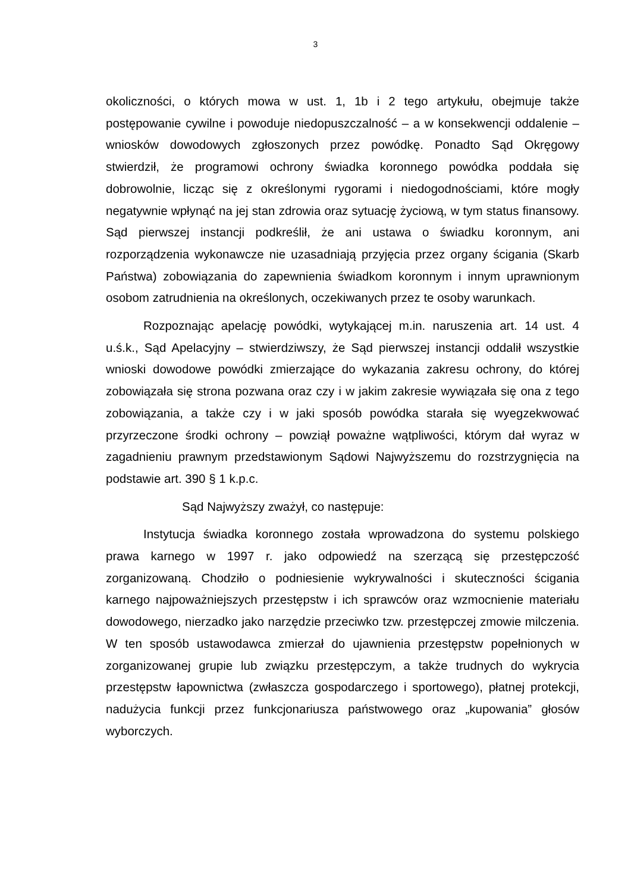3
okoliczności, o których mowa w ust. 1, 1b i 2 tego artykułu, obejmuje także postępowanie cywilne i powoduje niedopuszczalność – a w konsekwencji oddalenie – wniosków dowodowych zgłoszonych przez powódkę. Ponadto Sąd Okręgowy stwierdził, że programowi ochrony świadka koronnego powódka poddała się dobrowolnie, licząc się z określonymi rygorami i niedogodnościami, które mogły negatywnie wpłynąć na jej stan zdrowia oraz sytuację życiową, w tym status finansowy. Sąd pierwszej instancji podkreślił, że ani ustawa o świadku koronnym, ani rozporządzenia wykonawcze nie uzasadniają przyjęcia przez organy ścigania (Skarb Państwa) zobowiązania do zapewnienia świadkom koronnym i innym uprawnionym osobom zatrudnienia na określonych, oczekiwanych przez te osoby warunkach.
Rozpoznając apelację powódki, wytykającej m.in. naruszenia art. 14 ust. 4 u.ś.k., Sąd Apelacyjny – stwierdziwszy, że Sąd pierwszej instancji oddalił wszystkie wnioski dowodowe powódki zmierzające do wykazania zakresu ochrony, do której zobowiązała się strona pozwana oraz czy i w jakim zakresie wywiązała się ona z tego zobowiązania, a także czy i w jaki sposób powódka starała się wyegzekwować przyrzeczone środki ochrony – powziął poważne wątpliwości, którym dał wyraz w zagadnieniu prawnym przedstawionym Sądowi Najwyższemu do rozstrzygnięcia na podstawie art. 390 § 1 k.p.c.
Sąd Najwyższy zważył, co następuje:
Instytucja świadka koronnego została wprowadzona do systemu polskiego prawa karnego w 1997 r. jako odpowiedź na szerzącą się przestępczość zorganizowaną. Chodziło o podniesienie wykrywalności i skuteczności ścigania karnego najpoważniejszych przestępstw i ich sprawców oraz wzmocnienie materiału dowodowego, nierzadko jako narzędzie przeciwko tzw. przestępczej zmowie milczenia. W ten sposób ustawodawca zmierzał do ujawnienia przestępstw popełnionych w zorganizowanej grupie lub związku przestępczym, a także trudnych do wykrycia przestępstw łapownictwa (zwłaszcza gospodarczego i sportowego), płatnej protekcji, nadużycia funkcji przez funkcjonariusza państwowego oraz „kupowania” głosów wyborczych.